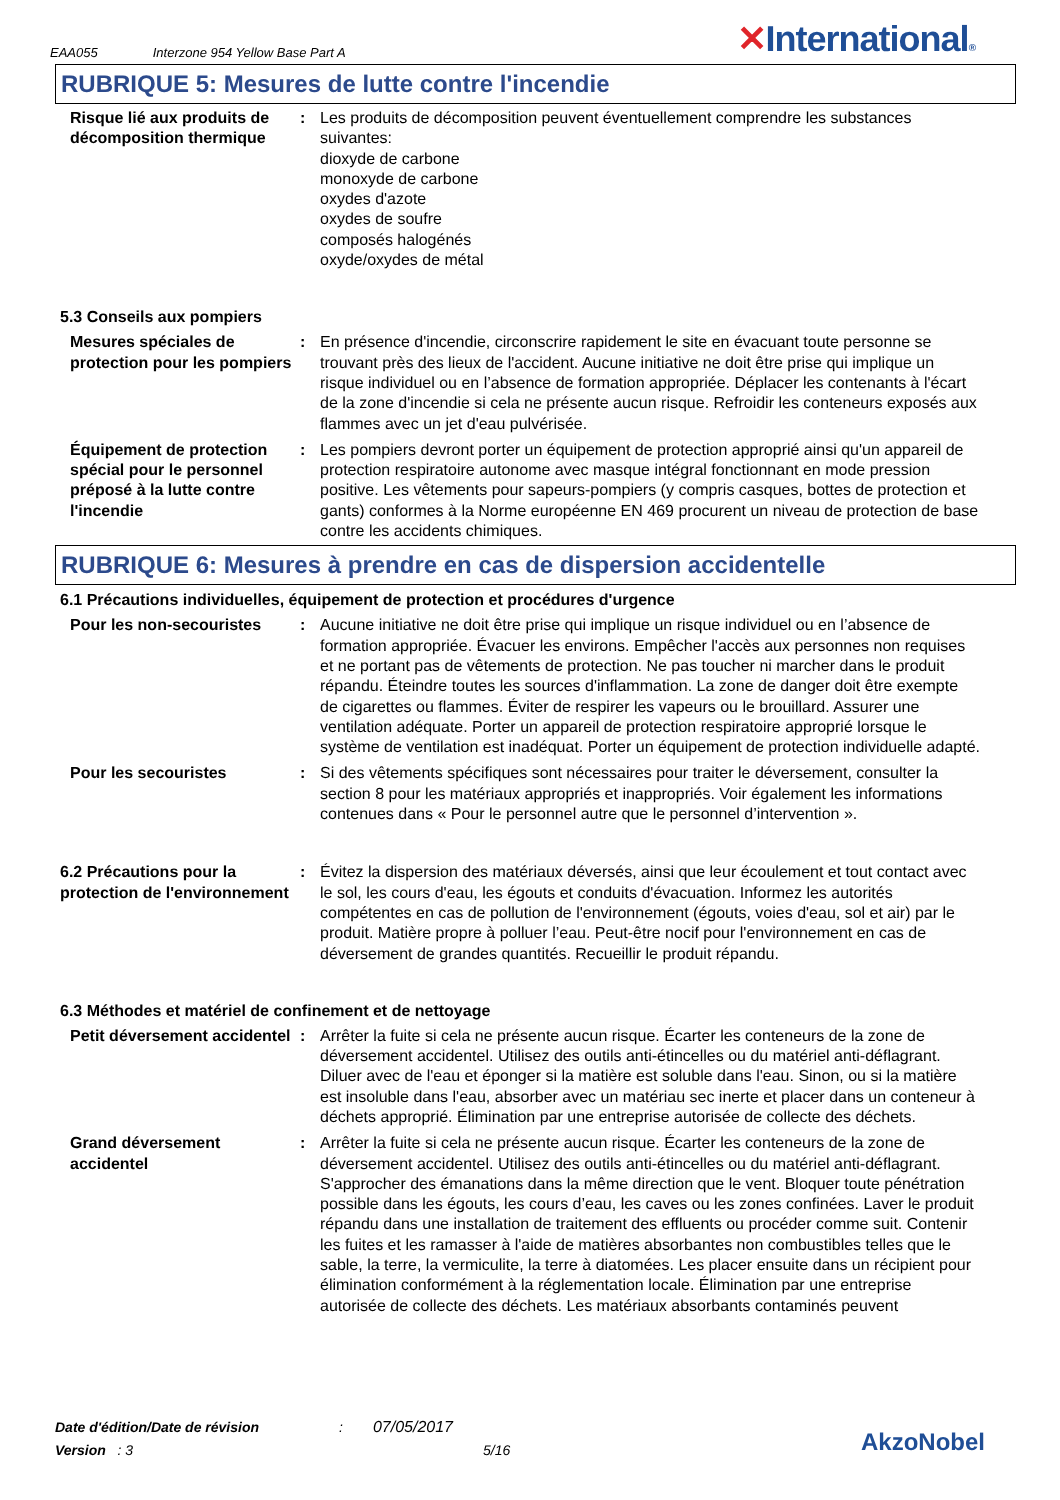EAA055 Interzone 954 Yellow Base Part A ✕International®
RUBRIQUE 5: Mesures de lutte contre l'incendie
Risque lié aux produits de décomposition thermique
: Les produits de décomposition peuvent éventuellement comprendre les substances suivantes:
dioxyde de carbone
monoxyde de carbone
oxydes d'azote
oxydes de soufre
composés halogénés
oxyde/oxydes de métal
5.3 Conseils aux pompiers
Mesures spéciales de protection pour les pompiers
: En présence d'incendie, circonscrire rapidement le site en évacuant toute personne se trouvant près des lieux de l'accident. Aucune initiative ne doit être prise qui implique un risque individuel ou en l’absence de formation appropriée. Déplacer les contenants à l'écart de la zone d'incendie si cela ne présente aucun risque. Refroidir les conteneurs exposés aux flammes avec un jet d'eau pulvérisée.
Équipement de protection spécial pour le personnel préposé à la lutte contre l'incendie
: Les pompiers devront porter un équipement de protection approprié ainsi qu'un appareil de protection respiratoire autonome avec masque intégral fonctionnant en mode pression positive. Les vêtements pour sapeurs-pompiers (y compris casques, bottes de protection et gants) conformes à la Norme européenne EN 469 procurent un niveau de protection de base contre les accidents chimiques.
RUBRIQUE 6: Mesures à prendre en cas de dispersion accidentelle
6.1 Précautions individuelles, équipement de protection et procédures d'urgence
Pour les non-secouristes : Aucune initiative ne doit être prise qui implique un risque individuel ou en l’absence de formation appropriée. Évacuer les environs. Empêcher l'accès aux personnes non requises et ne portant pas de vêtements de protection. Ne pas toucher ni marcher dans le produit répandu. Éteindre toutes les sources d'inflammation. La zone de danger doit être exempte de cigarettes ou flammes. Éviter de respirer les vapeurs ou le brouillard. Assurer une ventilation adéquate. Porter un appareil de protection respiratoire approprié lorsque le système de ventilation est inadéquat. Porter un équipement de protection individuelle adapté.
Pour les secouristes : Si des vêtements spécifiques sont nécessaires pour traiter le déversement, consulter la section 8 pour les matériaux appropriés et inappropriés. Voir également les informations contenues dans « Pour le personnel autre que le personnel d’intervention ».
6.2 Précautions pour la protection de l'environnement
: Évitez la dispersion des matériaux déversés, ainsi que leur écoulement et tout contact avec le sol, les cours d'eau, les égouts et conduits d'évacuation. Informez les autorités compétentes en cas de pollution de l'environnement (égouts, voies d'eau, sol et air) par le produit. Matière propre à polluer l’eau. Peut-être nocif pour l'environnement en cas de déversement de grandes quantités. Recueillir le produit répandu.
6.3 Méthodes et matériel de confinement et de nettoyage
Petit déversement accidentel
: Arrêter la fuite si cela ne présente aucun risque. Écarter les conteneurs de la zone de déversement accidentel. Utilisez des outils anti-étincelles ou du matériel anti-déflagrant. Diluer avec de l'eau et éponger si la matière est soluble dans l'eau. Sinon, ou si la matière est insoluble dans l'eau, absorber avec un matériau sec inerte et placer dans un conteneur à déchets approprié. Élimination par une entreprise autorisée de collecte des déchets.
Grand déversement accidentel
: Arrêter la fuite si cela ne présente aucun risque. Écarter les conteneurs de la zone de déversement accidentel. Utilisez des outils anti-étincelles ou du matériel anti-déflagrant. S'approcher des émanations dans la même direction que le vent. Bloquer toute pénétration possible dans les égouts, les cours d’eau, les caves ou les zones confinées. Laver le produit répandu dans une installation de traitement des effluents ou procéder comme suit. Contenir les fuites et les ramasser à l'aide de matières absorbantes non combustibles telles que le sable, la terre, la vermiculite, la terre à diatomées. Les placer ensuite dans un récipient pour élimination conformément à la réglementation locale. Élimination par une entreprise autorisée de collecte des déchets. Les matériaux absorbants contaminés peuvent
Date d'édition/Date de révision: 07/05/2017
Version : 3 5/16
AkzoNobel